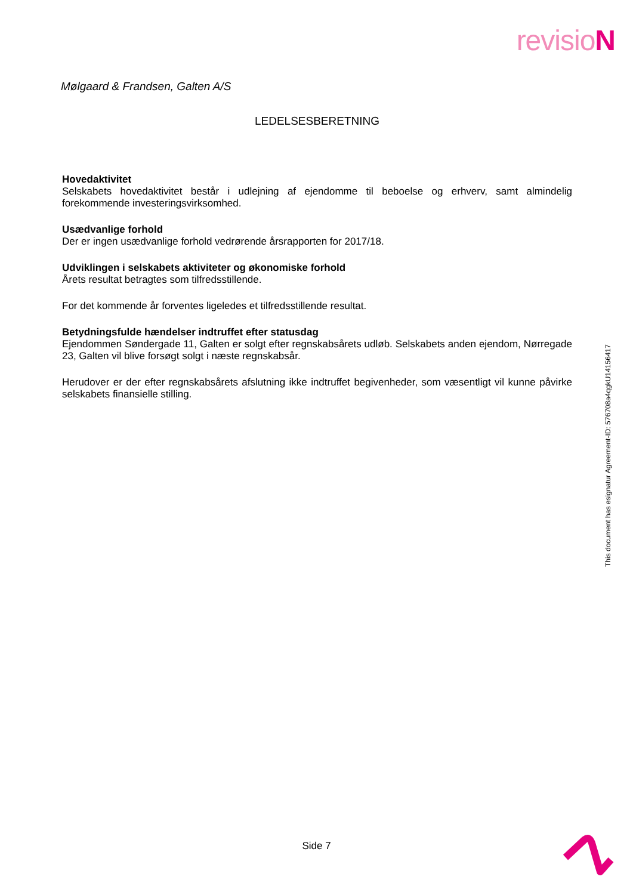revisioN
Mølgaard & Frandsen, Galten A/S
LEDELSESBERETNING
Hovedaktivitet
Selskabets hovedaktivitet består i udlejning af ejendomme til beboelse og erhverv, samt almindelig forekommende investeringsvirksomhed.
Usædvanlige forhold
Der er ingen usædvanlige forhold vedrørende årsrapporten for 2017/18.
Udviklingen i selskabets aktiviteter og økonomiske forhold
Årets resultat betragtes som tilfredsstillende.
For det kommende år forventes ligeledes et tilfredsstillende resultat.
Betydningsfulde hændelser indtruffet efter statusdag
Ejendommen Søndergade 11, Galten er solgt efter regnskabsårets udløb. Selskabets anden ejendom, Nørregade 23, Galten vil blive forsøgt solgt i næste regnskabsår.
Herudover er der efter regnskabsårets afslutning ikke indtruffet begivenheder, som væsentligt vil kunne påvirke selskabets finansielle stilling.
This document has esignatur Agreement-ID: 576708a4qgkU14156417
Side 7